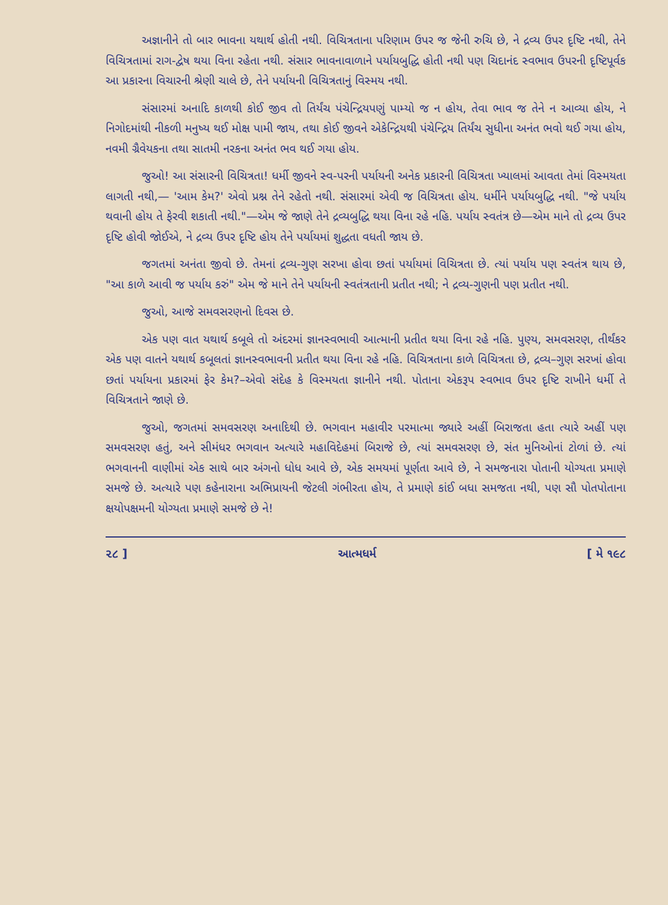અજ્ઞાનીને તો બાર ભાવના યથાર્થ હોતી નથી. વિચિત્રતાના પરિણામ ઉપર જ જેની રુચિ છે, ને દ્રવ્ય ઉપર દૃષ્ટિ નથી, તેને વિચિત્રતામાં રાગ-દ્વેષ થયા વિના રહેતા નથી. સંસાર ભાવનાવાળાને પર્યાયબુદ્ધિ હોતી નથી પણ ચિદાનંદ સ્વભાવ ઉપરની દૃષ્ટિપૂર્વક આ પ્રકારના વિચારની શ્રેણી ચાલે છે, તેને પર્યાયની વિચિત્રતાનું વિસ્મય નથી.
સંસારમાં અનાદિ કાળથી કોઈ જીવ તો તિર્યંચ પંચેન્દ્રિયપણું પામ્યો જ ન હોય, તેવા ભાવ જ તેને ન આવ્યા હોય, ને નિગોદમાંથી નીકળી મનુષ્ય થઈ મોક્ષ પામી જાય, તથા કોઈ જીવને એકેન્દ્રિયથી પંચેન્દ્રિય તિર્યંચ સુધીના અનંત ભવો થઈ ગયા હોય, નવમી ગ્રૈવેયકના તથા સાતમી નરકના અનંત ભવ થઈ ગયા હોય.
જુઓ! આ સંસારની વિચિત્રતા! ધર્મી જીવને સ્વ-પરની પર્યાયની અનેક પ્રકારની વિચિત્રતા ખ્યાલમાં આવતા તેમાં વિસ્મયતા લાગતી નથી,— 'આમ કેમ?' એવો પ્રશ્ન તેને રહેતો નથી. સંસારમાં એવી જ વિચિત્રતા હોય. ધર્મીને પર્યાયબુદ્ધિ નથી. "જે પર્યાય થવાની હોય તે ફેરવી શકાતી નથી."—એમ જે જાણે તેને દ્રવ્યબુદ્ધિ થયા વિના રહે નહિ. પર્યાય સ્વતંત્ર છે—એમ માને તો દ્રવ્ય ઉપર દૃષ્ટિ હોવી જોઈએ, ને દ્રવ્ય ઉપર દૃષ્ટિ હોય તેને પર્યાયમાં શુદ્ધતા વધતી જાય છે.
જગતમાં અનંતા જીવો છે. તેમનાં દ્રવ્ય-ગુણ સરખા હોવા છતાં પર્યાયમાં વિચિત્રતા છે. ત્યાં પર્યાય પણ સ્વતંત્ર થાય છે, "આ કાળે આવી જ પર્યાય કરું" એમ જે માને તેને પર્યાયની સ્વતંત્રતાની પ્રતીત નથી; ને દ્રવ્ય-ગુણની પણ પ્રતીત નથી.
જુઓ, આજે સમવસરણનો દિવસ છે.
એક પણ વાત યથાર્થ કબૂલે તો અંદરમાં જ્ઞાનસ્વભાવી આત્માની પ્રતીત થયા વિના રહે નહિ. પુણ્ય, સમવસરણ, તીર્થંકર એક પણ વાતને યથાર્થ કબૂલતાં જ્ઞાનસ્વભાવની પ્રતીત થયા વિના રહે નહિ. વિચિત્રતાના કાળે વિચિત્રતા છે, દ્રવ્ય–ગુણ સરખાં હોવા છતાં પર્યાયના પ્રકારમાં ફેર કેમ?–એવો સંદેહ કે વિસ્મયતા જ્ઞાનીને નથી. પોતાના એકરૂપ સ્વભાવ ઉપર દૃષ્ટિ રાખીને ધર્મી તે વિચિત્રતાને જાણે છે.
જુઓ, જગતમાં સમવસરણ અનાદિથી છે. ભગવાન મહાવીર પરમાત્મા જ્યારે અહીં બિરાજતા હતા ત્યારે અહીં પણ સમવસરણ હતું, અને સીમંધર ભગવાન અત્યારે મહાવિદેહમાં બિરાજે છે, ત્યાં સમવસરણ છે, સંત મુનિઓનાં ટોળાં છે. ત્યાં ભગવાનની વાણીમાં એક સાથે બાર અંગનો ધોધ આવે છે, એક સમયમાં પૂર્ણતા આવે છે, ને સમજનારા પોતાની યોગ્યતા પ્રમાણે સમજે છે. અત્યારે પણ કહેનારાના અભિપ્રાયની જેટલી ગંભીરતા હોય, તે પ્રમાણે કાંઈ બધા સમજતા નથી, પણ સૌ પોતપોતાના ક્ષયોપક્ષમની યોગ્યતા પ્રમાણે સમજે છે ને!
૨૮ ] આત્મધર્મ [ મે ૧૯૮